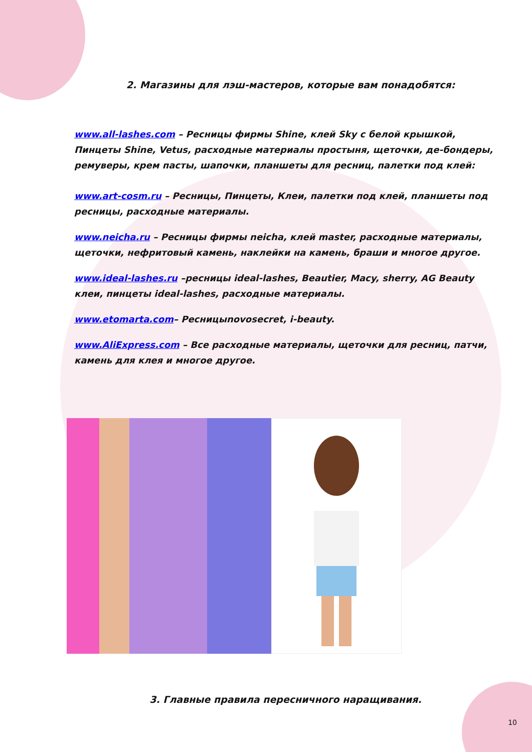2. Магазины для лэш-мастеров, которые вам понадобятся:
www.all-lashes.com – Ресницы фирмы Shine, клей Sky с белой крышкой, Пинцеты Shine, Vetus, расходные материалы простыня, щеточки, де-бондеры, ремуверы, крем пасты, шапочки, планшеты для ресниц, палетки под клей:
www.art-cosm.ru – Ресницы, Пинцеты, Клеи, палетки под клей, планшеты под ресницы, расходные материалы.
www.neicha.ru – Ресницы фирмы neicha, клей master, расходные материалы, щеточки, нефритовый камень, наклейки на камень, браши и многое другое.
www.ideal-lashes.ru –ресницы ideal-lashes, Beautier, Macy, sherry, AG Beauty клеи, пинцеты ideal-lashes, расходные материалы.
www.etomarta.com– Ресницыnovosecret, i-beauty.
www.AliExpress.com – Все расходные материалы, щеточки для ресниц, патчи, камень для клея и многое другое.
3. Главные правила пересничного наращивания.
10